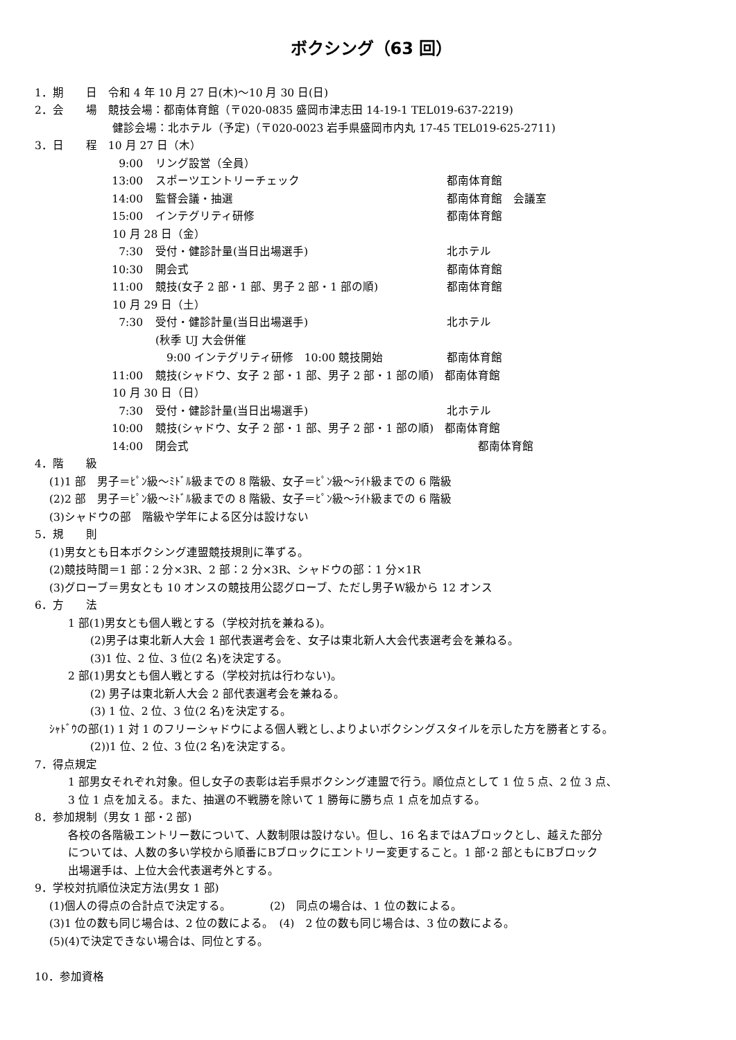ボクシング（63 回）
1．期　　日　令和 4 年 10 月 27 日(木)～10 月 30 日(日)
2．会　　場　競技会場：都南体育館（〒020-0835 盛岡市津志田 14-19-1 TEL019-637-2219)
　　　　　　　健診会場：北ホテル（予定)（〒020-0023 岩手県盛岡市内丸 17-45 TEL019-625-2711)
3．日　　程　10 月 27 日（木）
9:00 リング設営（全員）
13:00 スポーツエントリーチェック 都南体育館
14:00 監督会議・抽選 都南体育館　会議室
15:00 インテグリティ研修 都南体育館
　　　　　　　10 月 28 日（金）
7:30 受付・健診計量(当日出場選手) 北ホテル
10:30 開会式 都南体育館
11:00 競技(女子 2 部・1 部、男子 2 部・1 部の順) 都南体育館
　　　　　　　10 月 29 日（土）
7:30 受付・健診計量(当日出場選手) 北ホテル
(秋季 UJ 大会併催
　9:00 インテグリティ研修　10:00 競技開始 都南体育館
11:00 競技(シャドウ、女子 2 部・1 部、男子 2 部・1 部の順)　都南体育館
　　　　　　　10 月 30 日（日）
7:30 受付・健診計量(当日出場選手) 北ホテル
10:00 競技(シャドウ、女子 2 部・1 部、男子 2 部・1 部の順)　都南体育館
14:00 閉会式 都南体育館
4．階　　級
　 (1)1 部　男子＝ﾋﾟﾝ級～ﾐﾄﾞﾙ級までの 8 階級、女子＝ﾋﾟﾝ級～ﾗｲﾄ級までの 6 階級
　 (2)2 部　男子＝ﾋﾟﾝ級～ﾐﾄﾞﾙ級までの 8 階級、女子＝ﾋﾟﾝ級～ﾗｲﾄ級までの 6 階級
　 (3)シャドウの部　階級や学年による区分は設けない
5．規　　則
　 (1)男女とも日本ボクシング連盟競技規則に準ずる。
　 (2)競技時間＝1 部：2 分×3R、2 部：2 分×3R、シャドウの部：1 分×1R
　 (3)グローブ＝男女とも 10 オンスの競技用公認グローブ、ただし男子W級から 12 オンス
6．方　　法
　　　1 部(1)男女とも個人戦とする（学校対抗を兼ねる)。
　　　　　(2)男子は東北新人大会 1 部代表選考会を、女子は東北新人大会代表選考会を兼ねる。
　　　　　(3)1 位、2 位、3 位(2 名)を決定する。
　　　2 部(1)男女とも個人戦とする（学校対抗は行わない)。
　　　　　(2) 男子は東北新人大会 2 部代表選考会を兼ねる。
　　　　　(3) 1 位、2 位、3 位(2 名)を決定する。
　 ｼｬﾄﾞｳの部(1) 1 対 1 のフリーシャドウによる個人戦とし､よりよいボクシングスタイルを示した方を勝者とする。
　　　　　(2))1 位、2 位、3 位(2 名)を決定する。
7．得点規定
　　　1 部男女それぞれ対象。但し女子の表彰は岩手県ボクシング連盟で行う。順位点として 1 位 5 点、2 位 3 点、
　　　3 位 1 点を加える。また、抽選の不戦勝を除いて 1 勝毎に勝ち点 1 点を加点する。
8．参加規制（男女 1 部・2 部)
　　　各校の各階級エントリー数について、人数制限は設けない。但し、16 名まではAブロックとし、越えた部分
　　　については、人数の多い学校から順番にBブロックにエントリー変更すること。1 部･2 部ともにBブロック
　　　出場選手は、上位大会代表選考外とする。
9．学校対抗順位決定方法(男女 1 部)
　 (1)個人の得点の合計点で決定する。　　　　(2)　同点の場合は、1 位の数による。
　 (3)1 位の数も同じ場合は、2 位の数による。　(4)　2 位の数も同じ場合は、3 位の数による。
　 (5)(4)で決定できない場合は、同位とする。
10．参加資格